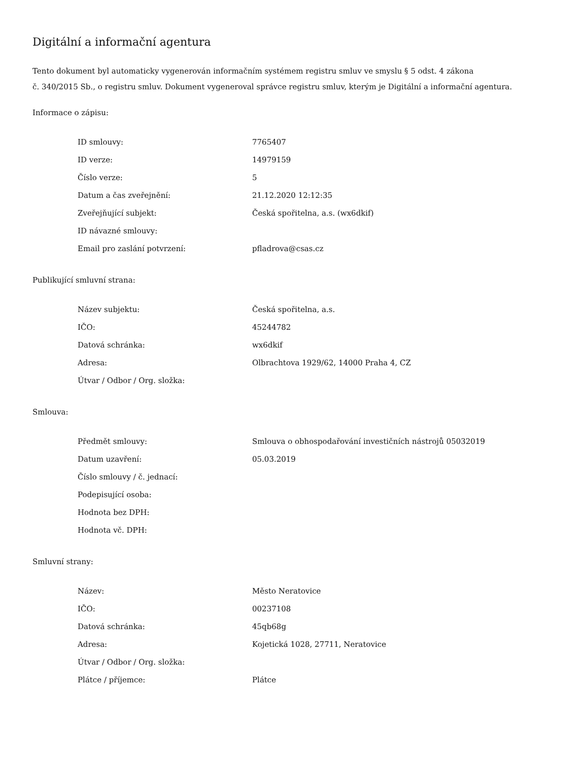Digitální a informační agentura
Tento dokument byl automaticky vygenerován informačním systémem registru smluv ve smyslu § 5 odst. 4 zákona
č. 340/2015 Sb., o registru smluv. Dokument vygeneroval správce registru smluv, kterým je Digitální a informační agentura.
Informace o zápisu:
| ID smlouvy: | 7765407 |
| ID verze: | 14979159 |
| Číslo verze: | 5 |
| Datum a čas zveřejnění: | 21.12.2020 12:12:35 |
| Zveřejňující subjekt: | Česká spořitelna, a.s. (wx6dkif) |
| ID návazné smlouvy: | |
| Email pro zaslání potvrzení: | pfladrova@csas.cz |
Publikující smluvní strana:
| Název subjektu: | Česká spořitelna, a.s. |
| IČO: | 45244782 |
| Datová schránka: | wx6dkif |
| Adresa: | Olbrachtova 1929/62, 14000 Praha 4, CZ |
| Útvar / Odbor / Org. složka: | |
Smlouva:
| Předmět smlouvy: | Smlouva o obhospodařování investičních nástrojů 05032019 |
| Datum uzavření: | 05.03.2019 |
| Číslo smlouvy / č. jednací: | |
| Podepisující osoba: | |
| Hodnota bez DPH: | |
| Hodnota vč. DPH: | |
Smluvní strany:
| Název: | Město Neratovice |
| IČO: | 00237108 |
| Datová schránka: | 45qb68g |
| Adresa: | Kojetická 1028, 27711, Neratovice |
| Útvar / Odbor / Org. složka: | |
| Plátce / příjemce: | Plátce |